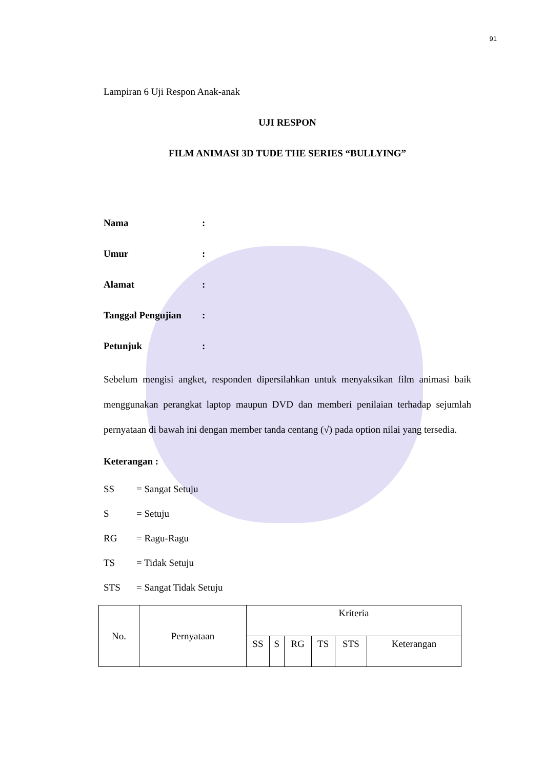91
Lampiran 6 Uji Respon Anak-anak
UJI RESPON
FILM ANIMASI 3D TUDE THE SERIES “BULLYING”
Nama:
Umur:
Alamat:
Tanggal Pengujian:
Petunjuk:
Sebelum mengisi angket, responden dipersilahkan untuk menyaksikan film animasi baik menggunakan perangkat laptop maupun DVD dan memberi penilaian terhadap sejumlah pernyataan di bawah ini dengan member tanda centang (√) pada option nilai yang tersedia.
Keterangan :
SS = Sangat Setuju
S = Setuju
RG = Ragu-Ragu
TS = Tidak Setuju
STS = Sangat Tidak Setuju
| No. | Pernyataan | Kriteria | | | | | |
| | | SS | S | RG | TS | STS | Keterangan |